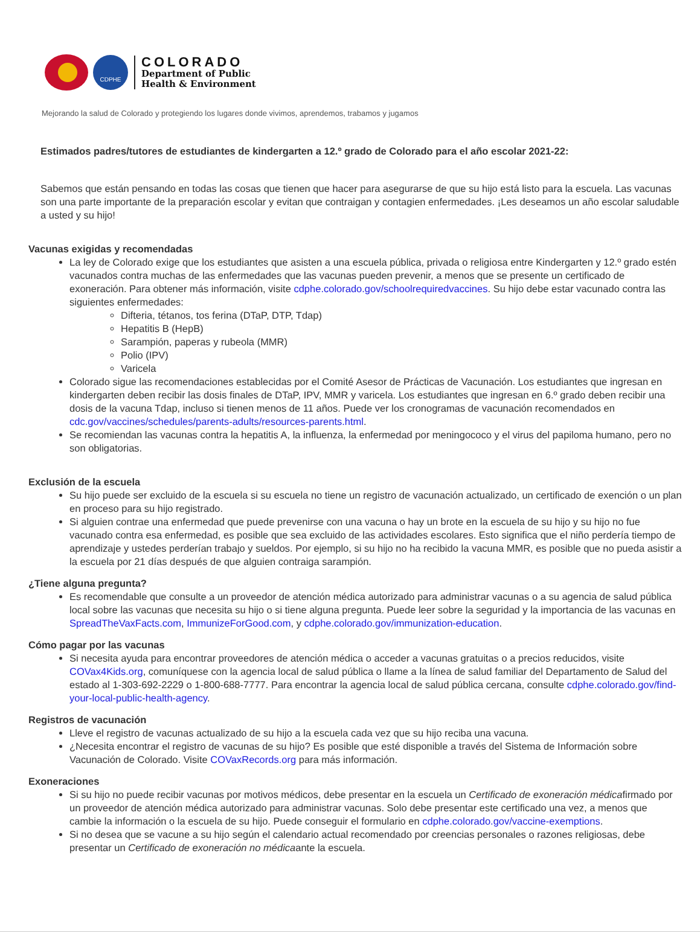CDPHE
COLORADO
Department of Public
Health & Environment
Mejorando la salud de Colorado y protegiendo los lugares donde vivimos, aprendemos, trabamos y jugamos
Estimados padres/tutores de estudiantes de kindergarten a 12.º grado de Colorado para el año escolar 2021-22:
Sabemos que están pensando en todas las cosas que tienen que hacer para asegurarse de que su hijo está listo para la escuela. Las vacunas son una parte importante de la preparación escolar y evitan que contraigan y contagien enfermedades. ¡Les deseamos un año escolar saludable a usted y su hijo!
Vacunas exigidas y recomendadas
La ley de Colorado exige que los estudiantes que asisten a una escuela pública, privada o religiosa entre Kindergarten y 12.º grado estén vacunados contra muchas de las enfermedades que las vacunas pueden prevenir, a menos que se presente un certificado de exoneración. Para obtener más información, visite cdphe.colorado.gov/schoolrequiredvaccines. Su hijo debe estar vacunado contra las siguientes enfermedades:
Difteria, tétanos, tos ferina (DTaP, DTP, Tdap)
Hepatitis B (HepB)
Sarampión, paperas y rubeola (MMR)
Polio (IPV)
Varicela
Colorado sigue las recomendaciones establecidas por el Comité Asesor de Prácticas de Vacunación. Los estudiantes que ingresan en kindergarten deben recibir las dosis finales de DTaP, IPV, MMR y varicela. Los estudiantes que ingresan en 6.º grado deben recibir una dosis de la vacuna Tdap, incluso si tienen menos de 11 años. Puede ver los cronogramas de vacunación recomendados en cdc.gov/vaccines/schedules/parents-adults/resources-parents.html.
Se recomiendan las vacunas contra la hepatitis A, la influenza, la enfermedad por meningococo y el virus del papiloma humano, pero no son obligatorias.
Exclusión de la escuela
Su hijo puede ser excluido de la escuela si su escuela no tiene un registro de vacunación actualizado, un certificado de exención o un plan en proceso para su hijo registrado.
Si alguien contrae una enfermedad que puede prevenirse con una vacuna o hay un brote en la escuela de su hijo y su hijo no fue vacunado contra esa enfermedad, es posible que sea excluido de las actividades escolares. Esto significa que el niño perdería tiempo de aprendizaje y ustedes perderían trabajo y sueldos. Por ejemplo, si su hijo no ha recibido la vacuna MMR, es posible que no pueda asistir a la escuela por 21 días después de que alguien contraiga sarampión.
¿Tiene alguna pregunta?
Es recomendable que consulte a un proveedor de atención médica autorizado para administrar vacunas o a su agencia de salud pública local sobre las vacunas que necesita su hijo o si tiene alguna pregunta. Puede leer sobre la seguridad y la importancia de las vacunas en SpreadTheVaxFacts.com, ImmunizeForGood.com, y cdphe.colorado.gov/immunization-education.
Cómo pagar por las vacunas
Si necesita ayuda para encontrar proveedores de atención médica o acceder a vacunas gratuitas o a precios reducidos, visite COVax4Kids.org, comuníquese con la agencia local de salud pública o llame a la línea de salud familiar del Departamento de Salud del estado al 1-303-692-2229 o 1-800-688-7777. Para encontrar la agencia local de salud pública cercana, consulte cdphe.colorado.gov/find-your-local-public-health-agency.
Registros de vacunación
Lleve el registro de vacunas actualizado de su hijo a la escuela cada vez que su hijo reciba una vacuna.
¿Necesita encontrar el registro de vacunas de su hijo? Es posible que esté disponible a través del Sistema de Información sobre Vacunación de Colorado. Visite COVaxRecords.org para más información.
Exoneraciones
Si su hijo no puede recibir vacunas por motivos médicos, debe presentar en la escuela un Certificado de exoneración médicafirmado por un proveedor de atención médica autorizado para administrar vacunas. Solo debe presentar este certificado una vez, a menos que cambie la información o la escuela de su hijo. Puede conseguir el formulario en cdphe.colorado.gov/vaccine-exemptions.
Si no desea que se vacune a su hijo según el calendario actual recomendado por creencias personales o razones religiosas, debe presentar un Certificado de exoneración no médicaante la escuela.